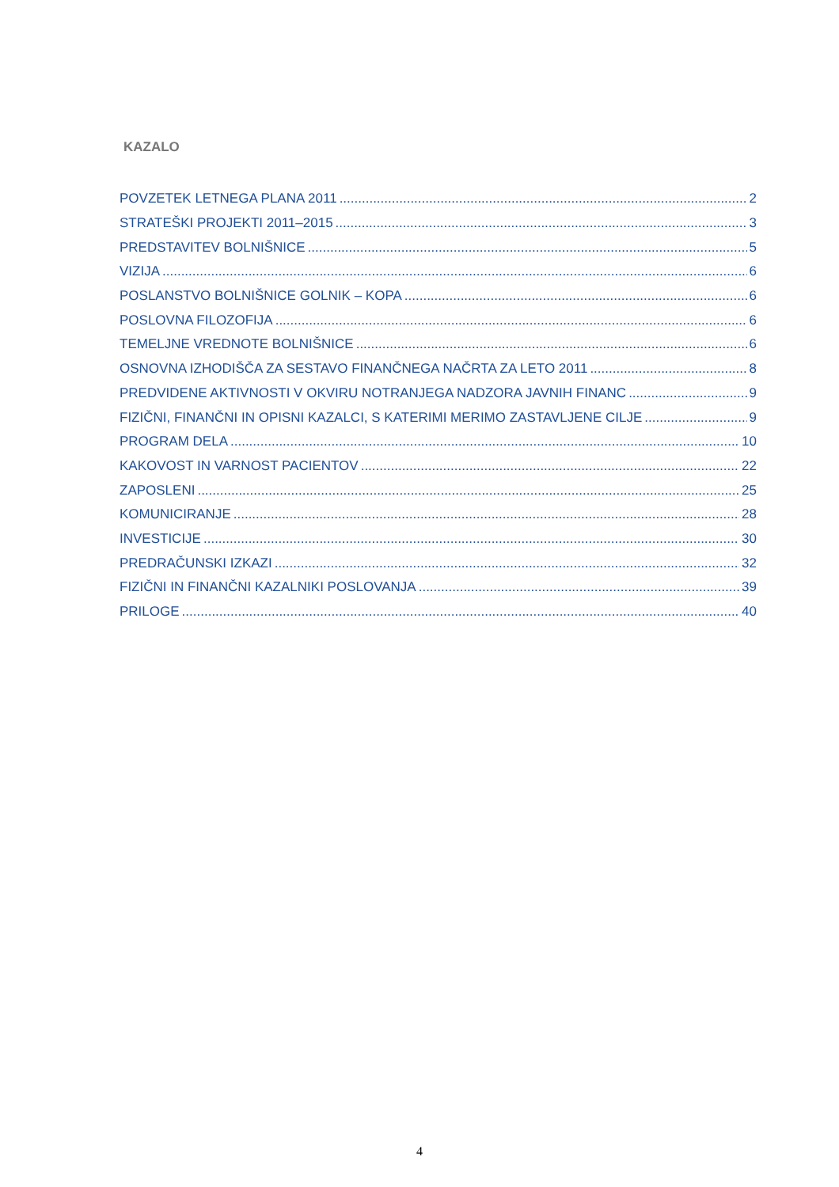KAZALO
POVZETEK LETNEGA PLANA 2011 2
STRATEŠKI PROJEKTI 2011–2015 3
PREDSTAVITEV BOLNIŠNICE 5
VIZIJA 6
POSLANSTVO BOLNIŠNICE GOLNIK – KOPA 6
POSLOVNA FILOZOFIJA 6
TEMELJNE VREDNOTE BOLNIŠNICE 6
OSNOVNA IZHODIŠČA ZA SESTAVO FINANČNEGA NAČRTA ZA LETO 2011 8
PREDVIDENE AKTIVNOSTI V OKVIRU NOTRANJEGA NADZORA JAVNIH FINANC 9
FIZIČNI, FINANČNI IN OPISNI KAZALCI, S KATERIMI MERIMO ZASTAVLJENE CILJE 9
PROGRAM DELA 10
KAKOVOST IN VARNOST PACIENTOV 22
ZAPOSLENI 25
KOMUNICIRANJE 28
INVESTICIJE 30
PREDRAČUNSKI IZKAZI 32
FIZIČNI IN FINANČNI KAZALNIKI POSLOVANJA 39
PRILOGE 40
4